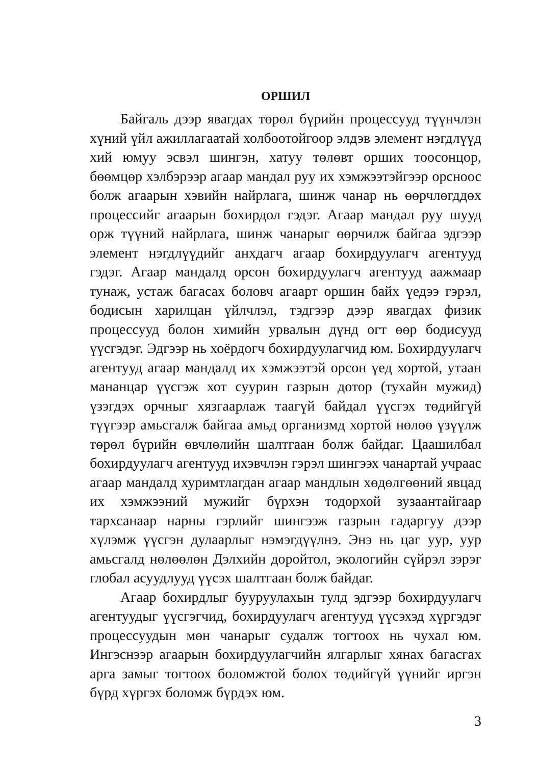ОРШИЛ
Байгаль дээр явагдах төрөл бүрийн процессууд түүнч­лэн хүний үйл ажиллагаатай холбоотойгоор элдэв элемент нэгдлүүд хий юмуу эсвэл шингэн, хатуу төлөвт орших тоосонцор, бөөмцөр хэлбэрээр агаар мандал руу их хэм­жээтэйгээр орсноос болж агаарын хэвийн найрлага, шинж чанар нь өөрчлөгддөх процессийг агаарын бохирдол гэдэг. Агаар мандал руу шууд орж түүний найрлага, шинж ча­нарыг өөрчилж байгаа эдгээр элемент нэгдлүүдийг анх­дагч агаар бохирдуулагч агентууд гэдэг. Агаар мандалд орсон бохирдуулагч агентууд аажмаар тунаж, устаж бага­сах боловч агаарт оршин байх үедээ гэрэл, бодисын харил­цан үйлчлэл, тэдгээр дээр явагдах физик процессууд бо­лон химийн урвалын дүнд огт өөр бодисууд үүсгэдэг. Эд­гээр нь хоёрдогч бохирдуулагчид юм. Бохирдуулагч аген­тууд агаар мандалд их хэмжээтэй орсон үед хортой, утаан мананцар үүсгэж хот суурин газрын дотор (тухайн мужид) үзэгдэх орчныг хязгаарлаж таагүй байдал үүсгэх төдийгүй түүгээр амьсгалж байгаа амьд организмд хортой нөлөө үзүүлж төрөл бүрийн өвчлөлийн шалтгаан болж байдаг. Цаашилбал бохирдуулагч агентууд ихэвчлэн гэрэл шин­гээх чанартай учраас агаар мандалд хуримтлагдан агаар мандлын хөдөлгөөний явцад их хэмжээний мужийг бүр­хэн тодорхой зузаантайгаар тархсанаар нарны гэрлийг шингээж газрын гадаргуу дээр хүлэмж үүсгэн дулаарлыг нэмэгдүүлнэ. Энэ нь цаг уур, уур амьсгалд нөлөөлөн Дэл­хийн доройтол, экологийн сүйрэл зэрэг глобал асуудлууд үүсэх шалтгаан болж байдаг.
Агаар бохирдлыг бууруулахын тулд эдгээр бохирдуу­лагч агентуудыг үүсгэгчид, бохирдуулагч агентууд үүсэ­хэд хүргэдэг процессуудын мөн чанарыг судалж тогтоох нь чухал юм. Ингэснээр агаарын бохирдуулагчийн ялгар­лыг хянах багасгах арга замыг тогтоох боломжтой болох төдийгүй үүнийг иргэн бүрд хүргэх боломж бүрдэх юм.
3